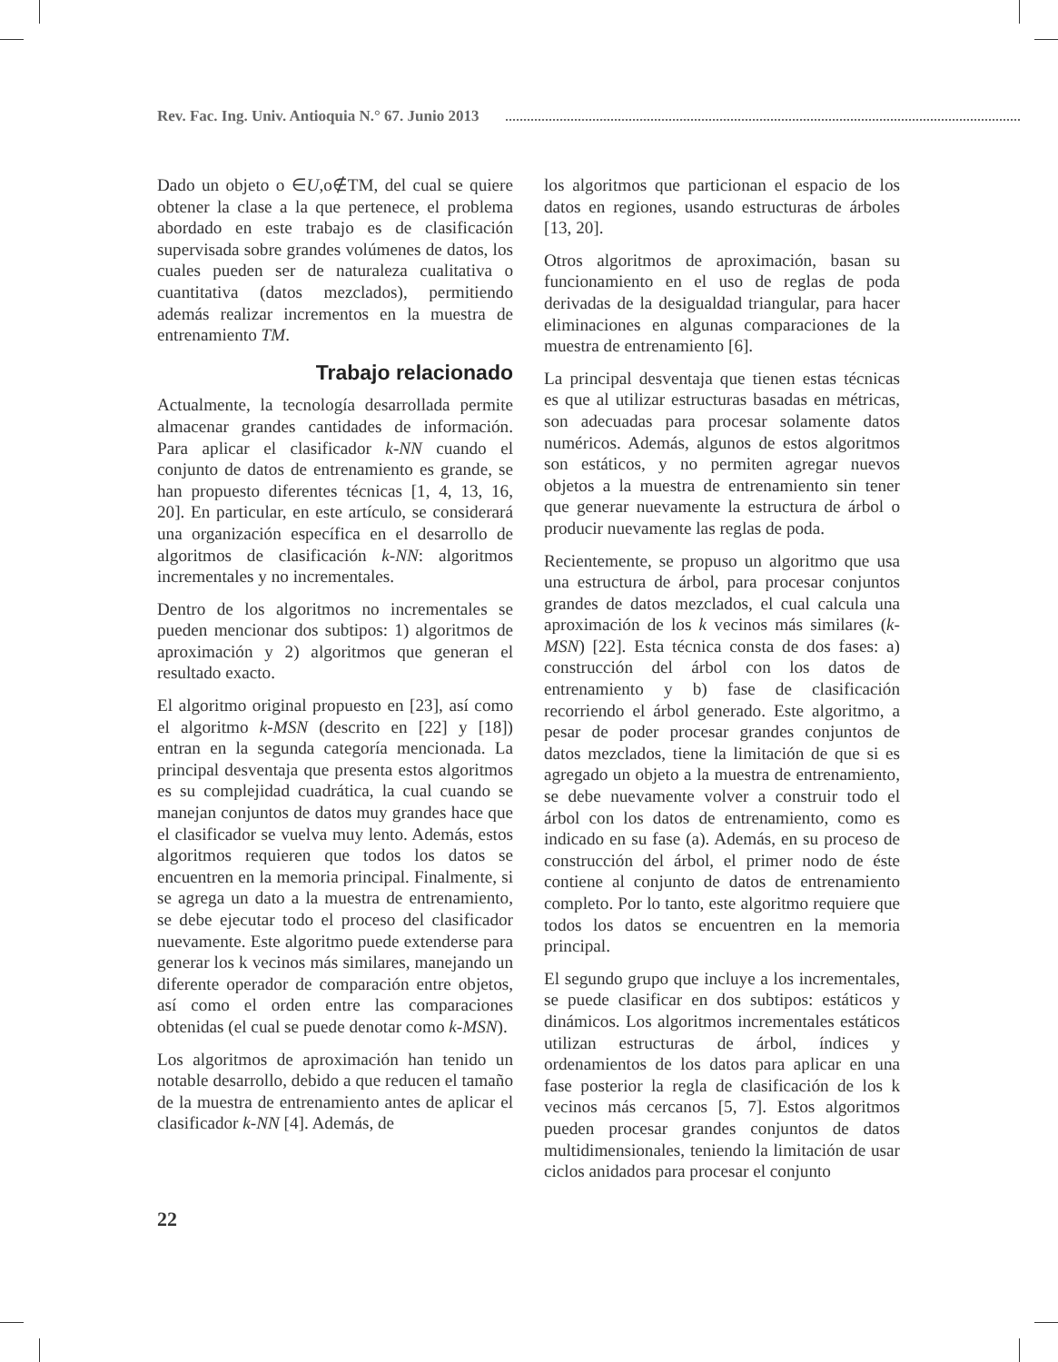Rev. Fac. Ing. Univ. Antioquia N.° 67. Junio 2013
Dado un objeto o ∈U,o∉TM, del cual se quiere obtener la clase a la que pertenece, el problema abordado en este trabajo es de clasificación supervisada sobre grandes volúmenes de datos, los cuales pueden ser de naturaleza cualitativa o cuantitativa (datos mezclados), permitiendo además realizar incrementos en la muestra de entrenamiento TM.
Trabajo relacionado
Actualmente, la tecnología desarrollada permite almacenar grandes cantidades de información. Para aplicar el clasificador k-NN cuando el conjunto de datos de entrenamiento es grande, se han propuesto diferentes técnicas [1, 4, 13, 16, 20]. En particular, en este artículo, se considerará una organización específica en el desarrollo de algoritmos de clasificación k-NN: algoritmos incrementales y no incrementales.
Dentro de los algoritmos no incrementales se pueden mencionar dos subtipos: 1) algoritmos de aproximación y 2) algoritmos que generan el resultado exacto.
El algoritmo original propuesto en [23], así como el algoritmo k-MSN (descrito en [22] y [18]) entran en la segunda categoría mencionada. La principal desventaja que presenta estos algoritmos es su complejidad cuadrática, la cual cuando se manejan conjuntos de datos muy grandes hace que el clasificador se vuelva muy lento. Además, estos algoritmos requieren que todos los datos se encuentren en la memoria principal. Finalmente, si se agrega un dato a la muestra de entrenamiento, se debe ejecutar todo el proceso del clasificador nuevamente. Este algoritmo puede extenderse para generar los k vecinos más similares, manejando un diferente operador de comparación entre objetos, así como el orden entre las comparaciones obtenidas (el cual se puede denotar como k-MSN).
Los algoritmos de aproximación han tenido un notable desarrollo, debido a que reducen el tamaño de la muestra de entrenamiento antes de aplicar el clasificador k-NN [4]. Además, de
los algoritmos que particionan el espacio de los datos en regiones, usando estructuras de árboles [13, 20].
Otros algoritmos de aproximación, basan su funcionamiento en el uso de reglas de poda derivadas de la desigualdad triangular, para hacer eliminaciones en algunas comparaciones de la muestra de entrenamiento [6].
La principal desventaja que tienen estas técnicas es que al utilizar estructuras basadas en métricas, son adecuadas para procesar solamente datos numéricos. Además, algunos de estos algoritmos son estáticos, y no permiten agregar nuevos objetos a la muestra de entrenamiento sin tener que generar nuevamente la estructura de árbol o producir nuevamente las reglas de poda.
Recientemente, se propuso un algoritmo que usa una estructura de árbol, para procesar conjuntos grandes de datos mezclados, el cual calcula una aproximación de los k vecinos más similares (k-MSN) [22]. Esta técnica consta de dos fases: a) construcción del árbol con los datos de entrenamiento y b) fase de clasificación recorriendo el árbol generado. Este algoritmo, a pesar de poder procesar grandes conjuntos de datos mezclados, tiene la limitación de que si es agregado un objeto a la muestra de entrenamiento, se debe nuevamente volver a construir todo el árbol con los datos de entrenamiento, como es indicado en su fase (a). Además, en su proceso de construcción del árbol, el primer nodo de éste contiene al conjunto de datos de entrenamiento completo. Por lo tanto, este algoritmo requiere que todos los datos se encuentren en la memoria principal.
El segundo grupo que incluye a los incrementales, se puede clasificar en dos subtipos: estáticos y dinámicos. Los algoritmos incrementales estáticos utilizan estructuras de árbol, índices y ordenamientos de los datos para aplicar en una fase posterior la regla de clasificación de los k vecinos más cercanos [5, 7]. Estos algoritmos pueden procesar grandes conjuntos de datos multidimensionales, teniendo la limitación de usar ciclos anidados para procesar el conjunto
22